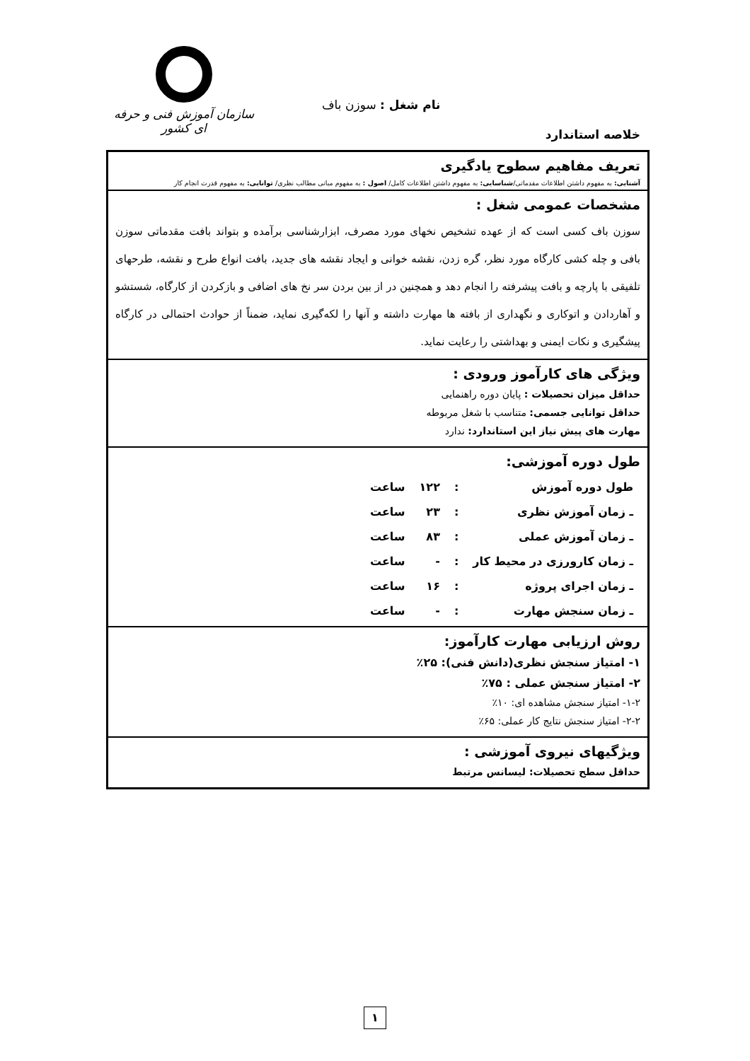سازمان آموزش فنی و حرفه ای کشور
نام شغل : سوزن باف
خلاصه استاندارد
| تعریف مفاهیم سطوح یادگیری آشنایی: به مفهوم داشتن اطلاعات مقدماتی/ شناسایی: به مفهوم داشتن اطلاعات کامل/ اصول : به مفهوم مبانی مطالب نظری/ توانایی: به مفهوم قدرت انجام کار |
| مشخصات عمومی شغل : سوزن باف کسی است که از عهده تشخیص نخهای مورد مصرف، ابزارشناسی برآمده و بتواند بافت مقدماتی سوزن بافی و چله کشی کارگاه مورد نظر، گره زدن، نقشه خوانی و ایجاد نقشه های جدید، بافت انواع طرح و نقشه، طرحهای تلفیقی با پارچه و بافت پیشرفته را انجام دهد و همچنین در از بین بردن سر نخ های اضافی و بازکردن از کارگاه، شستشو و آهاردادن و اتوکاری و نگهداری از بافته ها مهارت داشته و آنها را لکه‌گیری نماید، ضمناً از حوادث احتمالی در کارگاه پیشگیری و نکات ایمنی و بهداشتی را رعایت نماید. |
| ویژگی های کارآموز ورودی : حداقل میزان تحصیلات : پایان دوره راهنمایی حداقل توانایی جسمی: متناسب با شغل مربوطه مهارت های پیش نیاز این استاندارد: ندارد |
| طول دوره آموزشی: / طول دوره آموزش / : / ۱۲۲ / ساعت / / ـ زمان آموزش نظری / : / ۲۳ / ساعت / / ـ زمان آموزش عملی / : / ۸۳ / ساعت / / ـ زمان کارورزی در محیط کار / : / - / ساعت / / ـ زمان اجرای پروژه / : / ۱۶ / ساعت / / ـ زمان سنجش مهارت / : / - / ساعت / |
| روش ارزیابی مهارت کارآموز: ۱- امتیاز سنجش نظری(دانش فنی): ۲۵٪ ۲- امتیاز سنجش عملی : ۷۵٪ ۱-۲- امتیاز سنجش مشاهده ای: ۱۰٪ ۲-۲- امتیاز سنجش نتایج کار عملی: ۶۵٪ |
| ویژگیهای نیروی آموزشی : حداقل سطح تحصیلات: لیسانس مرتبط |
۱